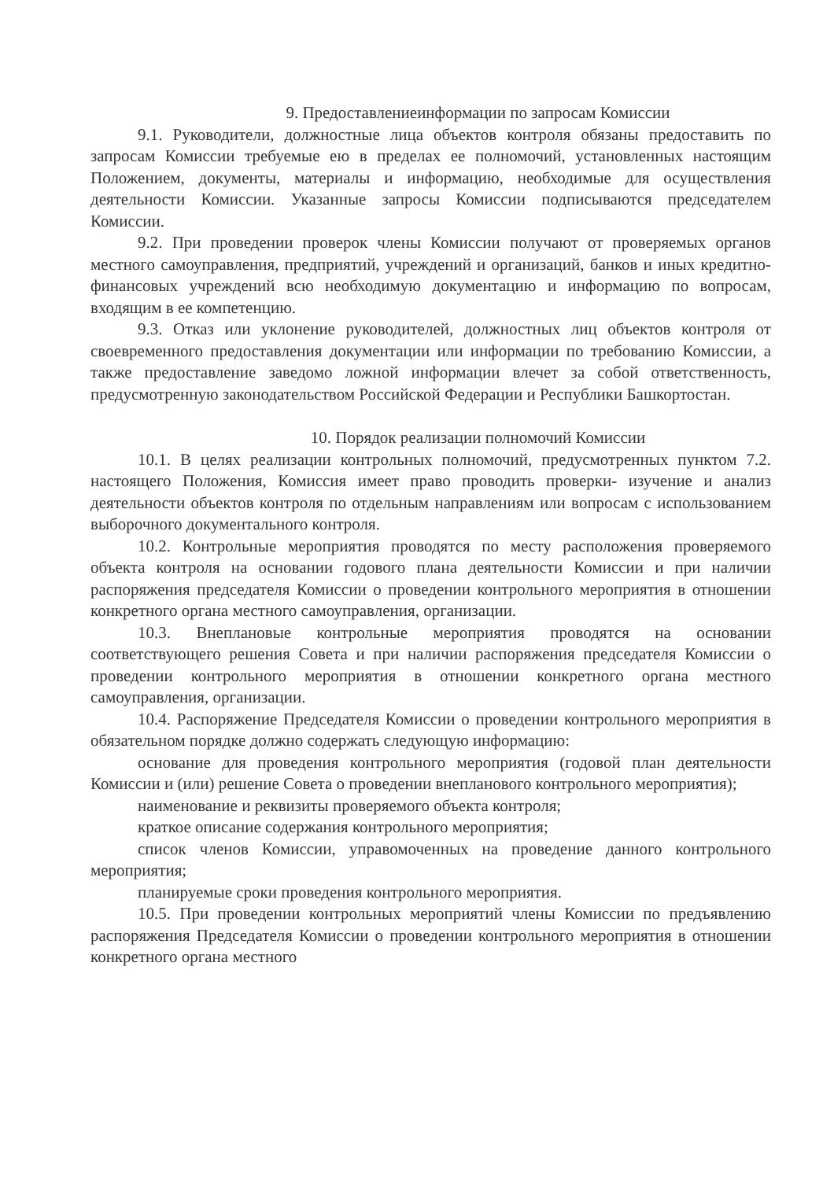9. Предоставлениеинформации по запросам Комиссии
9.1. Руководители, должностные лица объектов контроля обязаны предоставить по запросам Комиссии требуемые ею в пределах ее полномочий, установленных настоящим Положением, документы, материалы и информацию, необходимые для осуществления деятельности Комиссии. Указанные запросы Комиссии подписываются председателем Комиссии.
9.2. При проведении проверок члены Комиссии получают от проверяемых органов местного самоуправления, предприятий, учреждений и организаций, банков и иных кредитно-финансовых учреждений всю необходимую документацию и информацию по вопросам, входящим в ее компетенцию.
9.3. Отказ или уклонение руководителей, должностных лиц объектов контроля от своевременного предоставления документации или информации по требованию Комиссии, а также предоставление заведомо ложной информации влечет за собой ответственность, предусмотренную законодательством Российской Федерации и Республики Башкортостан.
10. Порядок реализации полномочий Комиссии
10.1. В целях реализации контрольных полномочий, предусмотренных пунктом 7.2. настоящего Положения, Комиссия имеет право проводить проверки- изучение и анализ деятельности объектов контроля по отдельным направлениям или вопросам с использованием выборочного документального контроля.
10.2. Контрольные мероприятия проводятся по месту расположения проверяемого объекта контроля на основании годового плана деятельности Комиссии и при наличии распоряжения председателя Комиссии о проведении контрольного мероприятия в отношении конкретного органа местного самоуправления, организации.
10.3. Внеплановые контрольные мероприятия проводятся на основании соответствующего решения Совета и при наличии распоряжения председателя Комиссии о проведении контрольного мероприятия в отношении конкретного органа местного самоуправления, организации.
10.4. Распоряжение Председателя Комиссии о проведении контрольного мероприятия в обязательном порядке должно содержать следующую информацию:
основание для проведения контрольного мероприятия (годовой план деятельности Комиссии и (или) решение Совета о проведении внепланового контрольного мероприятия);
наименование и реквизиты проверяемого объекта контроля;
краткое описание содержания контрольного мероприятия;
список членов Комиссии, управомоченных на проведение данного контрольного мероприятия;
планируемые сроки проведения контрольного мероприятия.
10.5. При проведении контрольных мероприятий члены Комиссии по предъявлению распоряжения Председателя Комиссии о проведении контрольного мероприятия в отношении конкретного органа местного